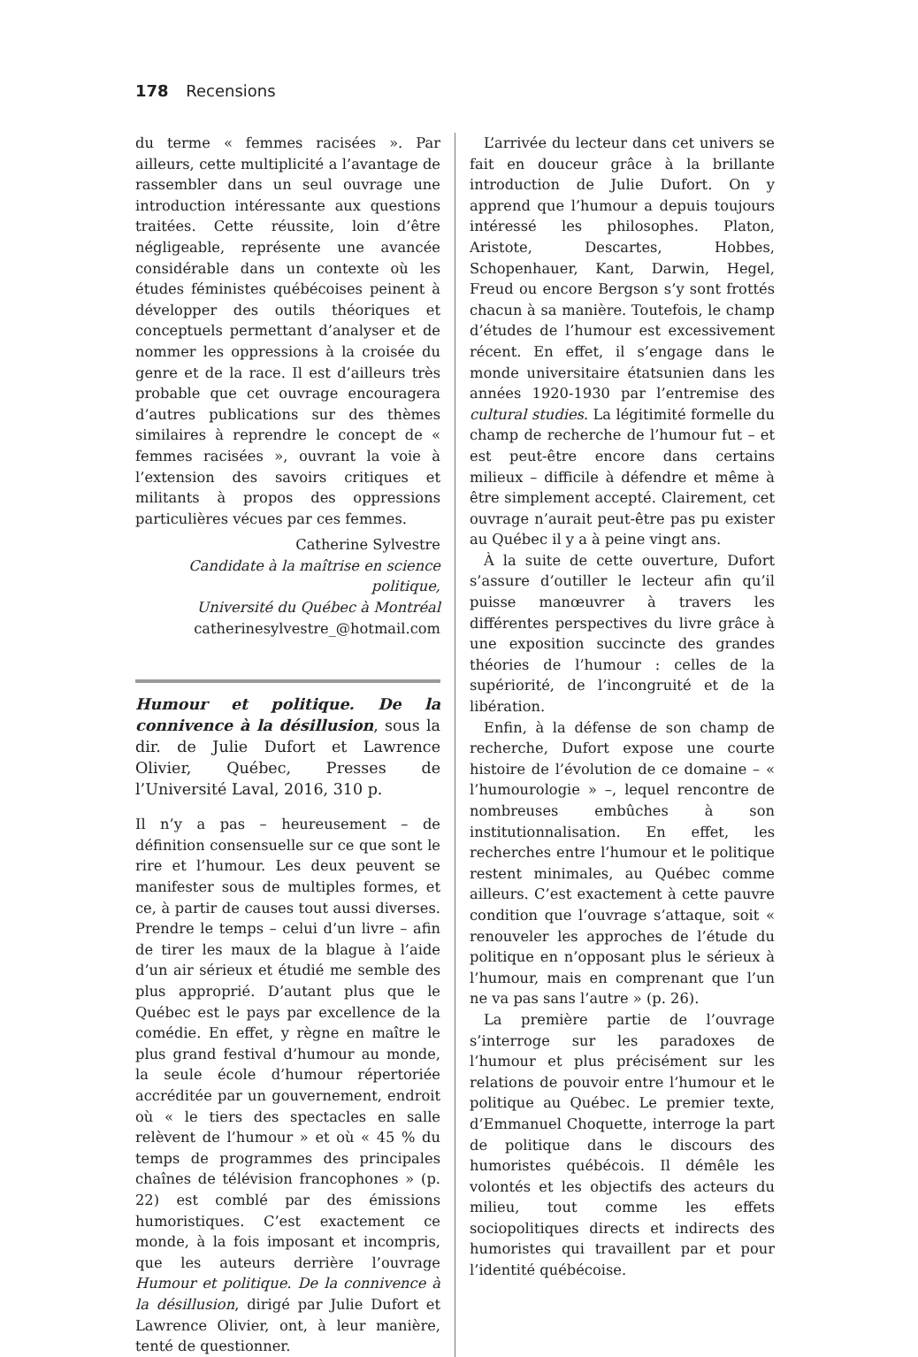178 Recensions
du terme « femmes racisées ». Par ailleurs, cette multiplicité a l’avantage de rassembler dans un seul ouvrage une introduction intéressante aux questions traitées. Cette réussite, loin d’être négligeable, représente une avancée considérable dans un contexte où les études féministes québécoises peinent à développer des outils théoriques et conceptuels permettant d’analyser et de nommer les oppressions à la croisée du genre et de la race. Il est d’ailleurs très probable que cet ouvrage encouragera d’autres publications sur des thèmes similaires à reprendre le concept de « femmes racisées », ouvrant la voie à l’extension des savoirs critiques et militants à propos des oppressions particulières vécues par ces femmes.
Catherine Sylvestre
Candidate à la maîtrise en science politique,
Université du Québec à Montréal
catherinesylvestre_@hotmail.com
Humour et politique. De la connivence à la désillusion, sous la dir. de Julie Dufort et Lawrence Olivier, Québec, Presses de l’Université Laval, 2016, 310 p.
Il n’y a pas – heureusement – de définition consensuelle sur ce que sont le rire et l’humour. Les deux peuvent se manifester sous de multiples formes, et ce, à partir de causes tout aussi diverses. Prendre le temps – celui d’un livre – afin de tirer les maux de la blague à l’aide d’un air sérieux et étudié me semble des plus approprié. D’autant plus que le Québec est le pays par excellence de la comédie. En effet, y règne en maître le plus grand festival d’humour au monde, la seule école d’humour répertoriée accréditée par un gouvernement, endroit où « le tiers des spectacles en salle relèvent de l’humour » et où « 45 % du temps de programmes des principales chaînes de télévision francophones » (p. 22) est comblé par des émissions humoristiques. C’est exactement ce monde, à la fois imposant et incompris, que les auteurs derrière l’ouvrage Humour et politique. De la connivence à la désillusion, dirigé par Julie Dufort et Lawrence Olivier, ont, à leur manière, tenté de questionner.
L’arrivée du lecteur dans cet univers se fait en douceur grâce à la brillante introduction de Julie Dufort. On y apprend que l’humour a depuis toujours intéressé les philosophes. Platon, Aristote, Descartes, Hobbes, Schopenhauer, Kant, Darwin, Hegel, Freud ou encore Bergson s’y sont frottés chacun à sa manière. Toutefois, le champ d’études de l’humour est excessivement récent. En effet, il s’engage dans le monde universitaire étatsunien dans les années 1920-1930 par l’entremise des cultural studies. La légitimité formelle du champ de recherche de l’humour fut – et est peut-être encore dans certains milieux – difficile à défendre et même à être simplement accepté. Clairement, cet ouvrage n’aurait peut-être pas pu exister au Québec il y a à peine vingt ans.
À la suite de cette ouverture, Dufort s’assure d’outiller le lecteur afin qu’il puisse manœuvrer à travers les différentes perspectives du livre grâce à une exposition succincte des grandes théories de l’humour : celles de la supériorité, de l’incongruité et de la libération.
Enfin, à la défense de son champ de recherche, Dufort expose une courte histoire de l’évolution de ce domaine – « l’humourologie » –, lequel rencontre de nombreuses embûches à son institutionnalisation. En effet, les recherches entre l’humour et le politique restent minimales, au Québec comme ailleurs. C’est exactement à cette pauvre condition que l’ouvrage s’attaque, soit « renouveler les approches de l’étude du politique en n’opposant plus le sérieux à l’humour, mais en comprenant que l’un ne va pas sans l’autre » (p. 26).
La première partie de l’ouvrage s’interroge sur les paradoxes de l’humour et plus précisément sur les relations de pouvoir entre l’humour et le politique au Québec. Le premier texte, d’Emmanuel Choquette, interroge la part de politique dans le discours des humoristes québécois. Il démêle les volontés et les objectifs des acteurs du milieu, tout comme les effets sociopolitiques directs et indirects des humoristes qui travaillent par et pour l’identité québécoise.